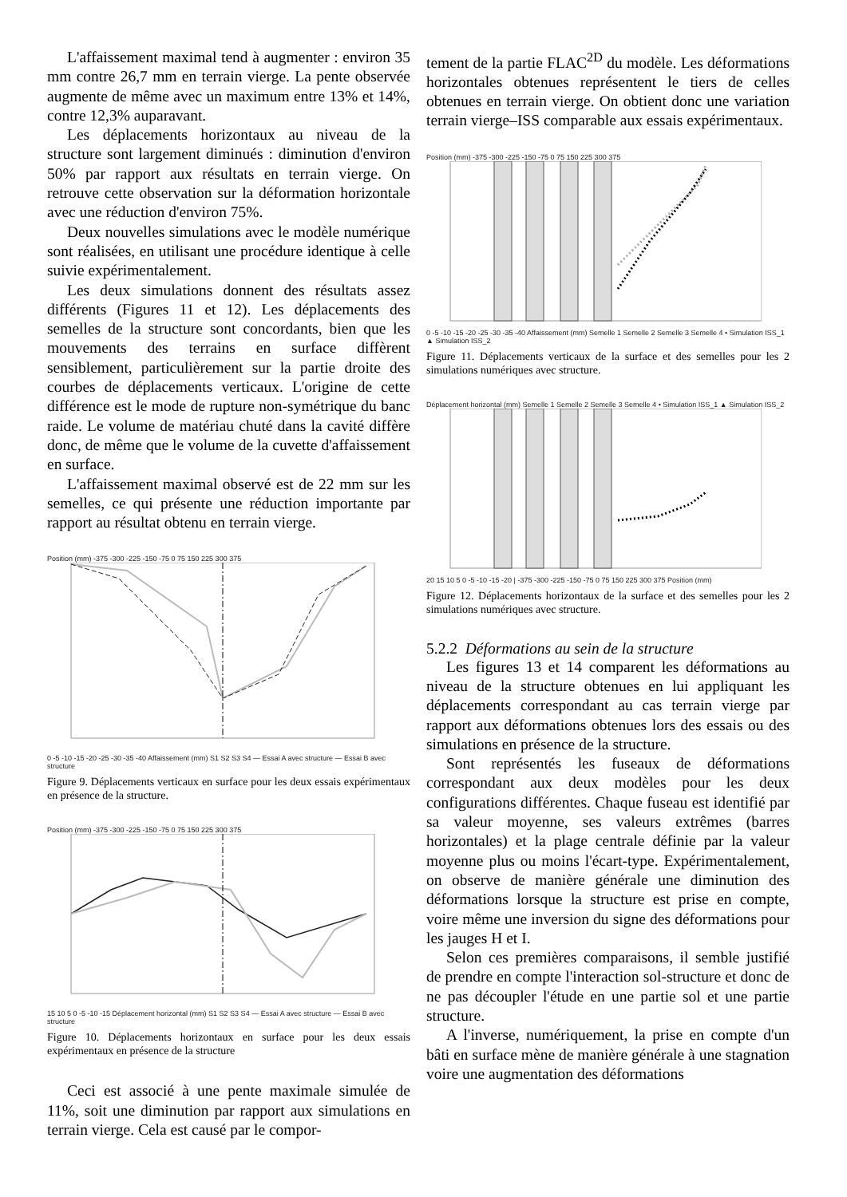L'affaissement maximal tend à augmenter : environ 35 mm contre 26,7 mm en terrain vierge. La pente observée augmente de même avec un maximum entre 13% et 14%, contre 12,3% auparavant.
Les déplacements horizontaux au niveau de la structure sont largement diminués : diminution d'environ 50% par rapport aux résultats en terrain vierge. On retrouve cette observation sur la déformation horizontale avec une réduction d'environ 75%.
Deux nouvelles simulations avec le modèle numérique sont réalisées, en utilisant une procédure identique à celle suivie expérimentalement.
Les deux simulations donnent des résultats assez différents (Figures 11 et 12). Les déplacements des semelles de la structure sont concordants, bien que les mouvements des terrains en surface diffèrent sensiblement, particulièrement sur la partie droite des courbes de déplacements verticaux. L'origine de cette différence est le mode de rupture non-symétrique du banc raide. Le volume de matériau chuté dans la cavité diffère donc, de même que le volume de la cuvette d'affaissement en surface.
L'affaissement maximal observé est de 22 mm sur les semelles, ce qui présente une réduction importante par rapport au résultat obtenu en terrain vierge.
Position (mm) -375 -300 -225 -150 -75 0 75 150 225 300 375
0 -5 -10 -15 -20 -25 -30 -35 -40 Affaissement (mm) S1 S2 S3 S4 — Essai A avec structure — Essai B avec structure
Figure 9. Déplacements verticaux en surface pour les deux essais expérimentaux en présence de la structure.
Position (mm) -375 -300 -225 -150 -75 0 75 150 225 300 375
15 10 5 0 -5 -10 -15 Déplacement horizontal (mm) S1 S2 S3 S4 — Essai A avec structure — Essai B avec structure
Figure 10. Déplacements horizontaux en surface pour les deux essais expérimentaux en présence de la structure
Ceci est associé à une pente maximale simulée de 11%, soit une diminution par rapport aux simulations en terrain vierge. Cela est causé par le compor-
tement de la partie FLAC<sup>2D</sup> du modèle. Les déformations horizontales obtenues représentent le tiers de celles obtenues en terrain vierge. On obtient donc une variation terrain vierge–ISS comparable aux essais expérimentaux.
Position (mm) -375 -300 -225 -150 -75 0 75 150 225 300 375
0 -5 -10 -15 -20 -25 -30 -35 -40 Affaissement (mm) Semelle 1 Semelle 2 Semelle 3 Semelle 4 • Simulation ISS_1 ▲ Simulation ISS_2
Figure 11. Déplacements verticaux de la surface et des semelles pour les 2 simulations numériques avec structure.
Déplacement horizontal (mm) Semelle 1 Semelle 2 Semelle 3 Semelle 4 • Simulation ISS_1 ▲ Simulation ISS_2
20 15 10 5 0 -5 -10 -15 -20 | -375 -300 -225 -150 -75 0 75 150 225 300 375 Position (mm)
Figure 12. Déplacements horizontaux de la surface et des semelles pour les 2 simulations numériques avec structure.
5.2.2 Déformations au sein de la structure
Les figures 13 et 14 comparent les déformations au niveau de la structure obtenues en lui appliquant les déplacements correspondant au cas terrain vierge par rapport aux déformations obtenues lors des essais ou des simulations en présence de la structure.
Sont représentés les fuseaux de déformations correspondant aux deux modèles pour les deux configurations différentes. Chaque fuseau est identifié par sa valeur moyenne, ses valeurs extrêmes (barres horizontales) et la plage centrale définie par la valeur moyenne plus ou moins l'écart-type. Expérimentalement, on observe de manière générale une diminution des déformations lorsque la structure est prise en compte, voire même une inversion du signe des déformations pour les jauges H et I.
Selon ces premières comparaisons, il semble justifié de prendre en compte l'interaction sol-structure et donc de ne pas découpler l'étude en une partie sol et une partie structure.
A l'inverse, numériquement, la prise en compte d'un bâti en surface mène de manière générale à une stagnation voire une augmentation des déformations